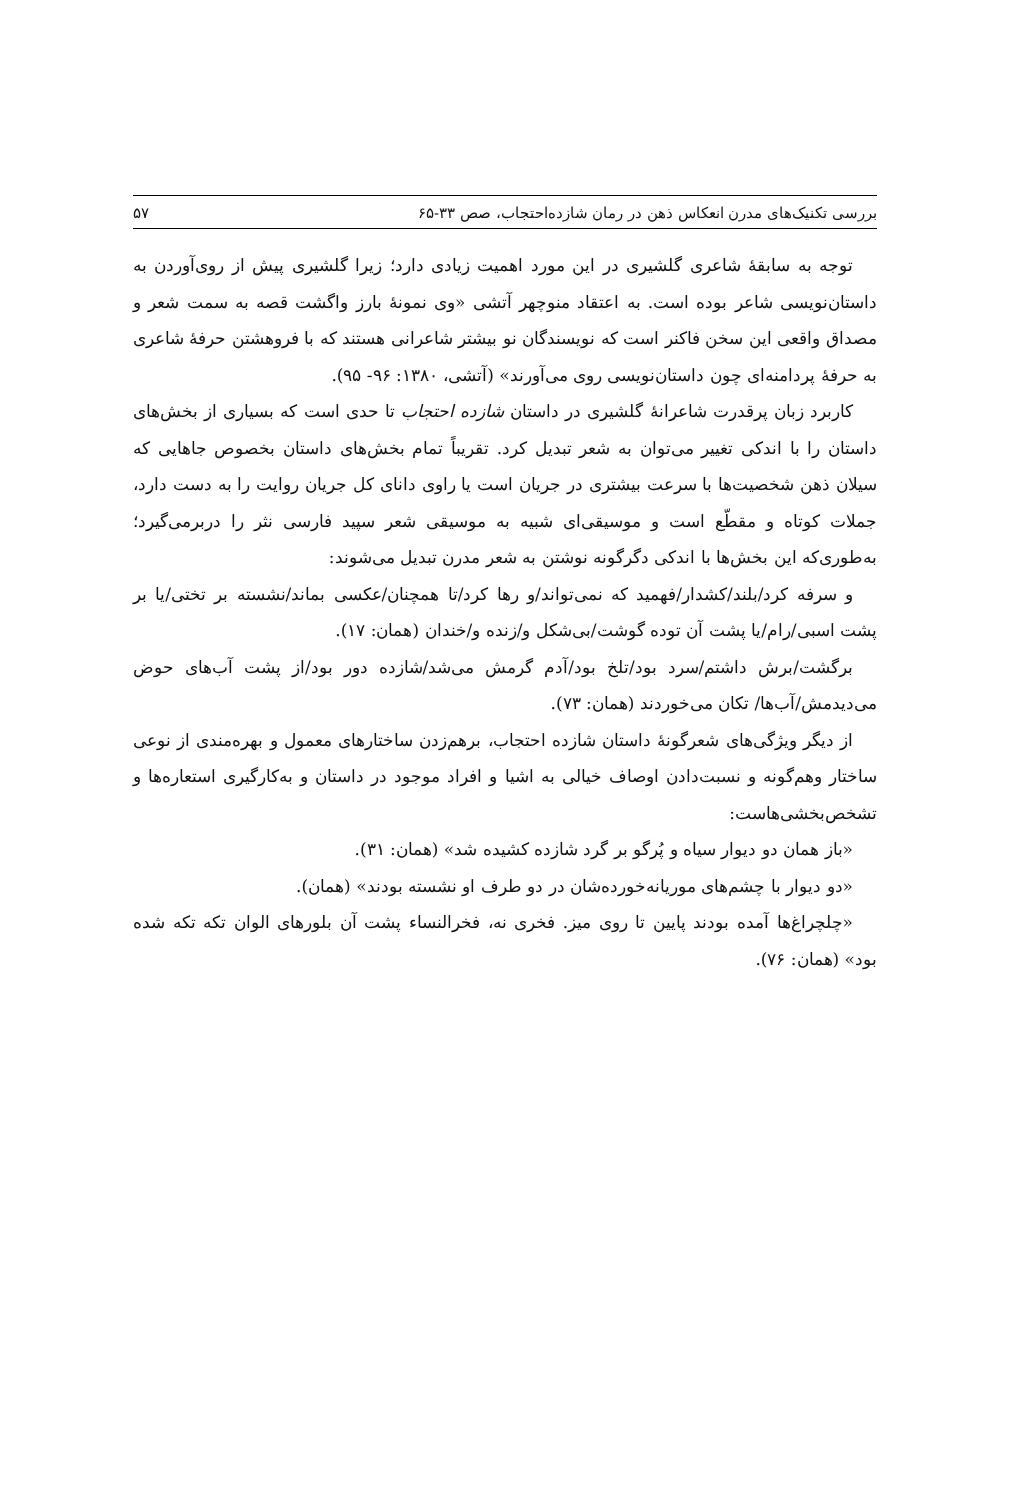بررسی تکنیک‌های مدرن انعکاس ذهن در رمان شازده‌احتجاب، صص ۳۳-۶۵ ۵۷
توجه به سابقهٔ شاعری گلشیری در این مورد اهمیت زیادی دارد؛ زیرا گلشیری پیش از روی‌آوردن به داستان‌نویسی شاعر بوده است. به اعتقاد منوچهر آتشی «وی نمونهٔ بارز واگشت قصه به سمت شعر و مصداق واقعی این سخن فاکنر است که نویسندگان نو بیشتر شاعرانی هستند که با فروهشتن حرفهٔ شاعری به حرفهٔ پردامنه‌ای چون داستان‌نویسی روی می‌آورند» (آتشی، ۱۳۸۰: ۹۶- ۹۵).
کاربرد زبان پرقدرت شاعرانهٔ گلشیری در داستان شازده احتجاب تا حدی است که بسیاری از بخش‌های داستان را با اندکی تغییر می‌توان به شعر تبدیل کرد. تقریباً تمام بخش‌های داستان بخصوص جاهایی که سیلان ذهن شخصیت‌ها با سرعت بیشتری در جریان است یا راوی دانای کل جریان روایت را به دست دارد، جملات کوتاه و مقطّع است و موسیقی‌ای شبیه به موسیقی شعر سپید فارسی نثر را دربرمی‌گیرد؛ به‌طوری‌که این بخش‌ها با اندکی دگرگونه نوشتن به شعر مدرن تبدیل می‌شوند:
و سرفه کرد/بلند/کشدار/فهمید که نمی‌تواند/و رها کرد/تا همچنان/عکسی بماند/نشسته بر تختی/یا بر پشت اسبی/رام/یا پشت آن توده گوشت/بی‌شکل و/زنده و/خندان (همان: ۱۷).
برگشت/برش داشتم/سرد بود/تلخ بود/آدم گرمش می‌شد/شازده دور بود/از پشت آب‌های حوض می‌دیدمش/آب‌ها/ تکان می‌خوردند (همان: ۷۳).
از دیگر ویژگی‌های شعرگونهٔ داستان شازده احتجاب، برهم‌زدن ساختارهای معمول و بهره‌مندی از نوعی ساختار وهم‌گونه و نسبت‌دادن اوصاف خیالی به اشیا و افراد موجود در داستان و به‌کارگیری استعاره‌ها و تشخص‌بخشی‌هاست:
«باز همان دو دیوار سیاه و پُرگو بر گرد شازده کشیده شد» (همان: ۳۱).
«دو دیوار با چشم‌های موریانه‌خورده‌شان در دو طرف او نشسته بودند» (همان).
«چلچراغ‌ها آمده بودند پایین تا روی میز. فخری نه، فخرالنساء پشت آن بلورهای الوان تکه تکه شده بود» (همان: ۷۶).